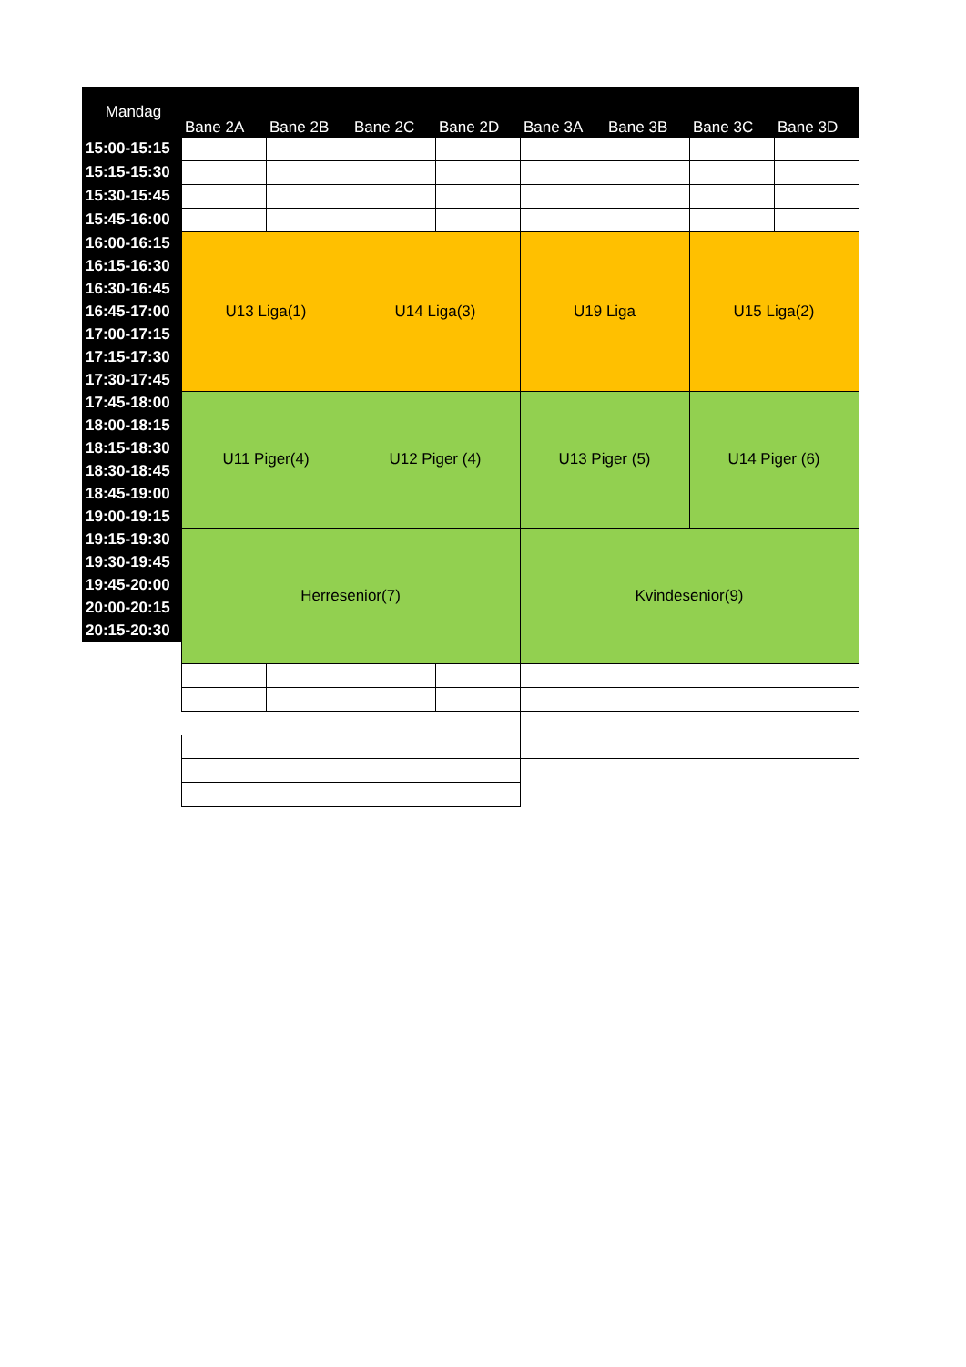| Mandag | Bane 2A | Bane 2B | Bane 2C | Bane 2D | Bane 3A | Bane 3B | Bane 3C | Bane 3D |
| --- | --- | --- | --- | --- | --- | --- | --- | --- |
| 15:00-15:15 | | | | | | | | |
| 15:15-15:30 | | | | | | | | |
| 15:30-15:45 | | | | | | | | |
| 15:45-16:00 | | | | | | | | |
| 16:00-16:15 | U13 Liga(1) | | U14 Liga(3) | | U19 Liga | | U15 Liga(2) | |
| 16:15-16:30 | | | | | | | | |
| 16:30-16:45 | | | | | | | | |
| 16:45-17:00 | | | | | | | | |
| 17:00-17:15 | | | | | | | | |
| 17:15-17:30 | | | | | | | | |
| 17:30-17:45 | | | | | | | | |
| 17:45-18:00 | U11 Piger(4) | | U12 Piger (4) | | U13 Piger (5) | | U14 Piger (6) | |
| 18:00-18:15 | | | | | | | | |
| 18:15-18:30 | | | | | | | | |
| 18:30-18:45 | | | | | | | | |
| 18:45-19:00 | | | | | | | | |
| 19:00-19:15 | | | | | | | | |
| 19:15-19:30 | Herresenior(7) | | | | Kvindesenior(9) | | | |
| 19:30-19:45 | | | | | | | | |
| 19:45-20:00 | | | | | | | | |
| 20:00-20:15 | | | | | | | | |
| 20:15-20:30 | | | | | | | | |